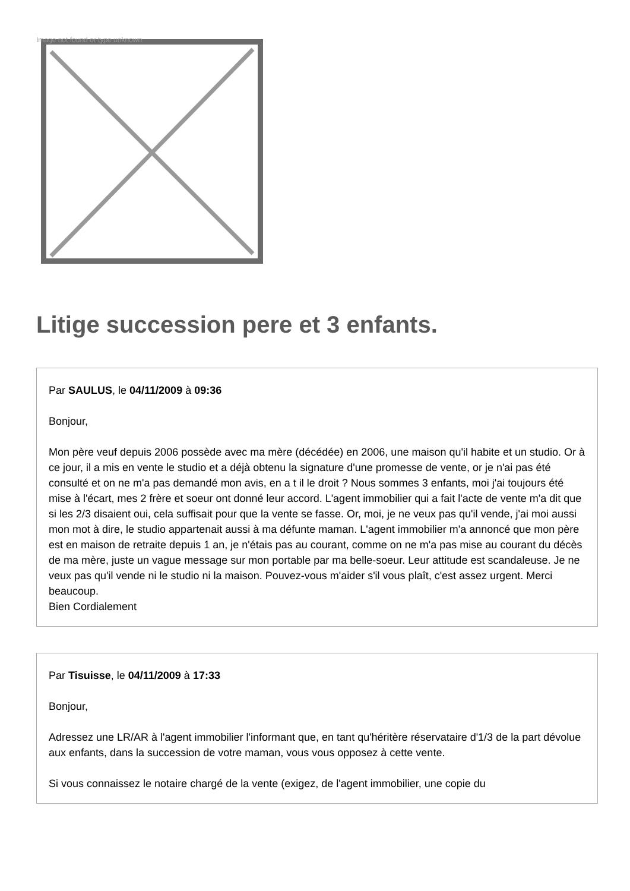Image not found or type unknown
Litige succession pere et 3 enfants.
Par SAULUS, le 04/11/2009 à 09:36
Bonjour,
Mon père veuf depuis 2006 possède avec ma mère (décédée) en 2006, une maison qu'il habite et un studio. Or à ce jour, il a mis en vente le studio et a déjà obtenu la signature d'une promesse de vente, or je n'ai pas été consulté et on ne m'a pas demandé mon avis, en a t il le droit ? Nous sommes 3 enfants, moi j'ai toujours été mise à l'écart, mes 2 frère et soeur ont donné leur accord. L'agent immobilier qui a fait l'acte de vente m'a dit que si les 2/3 disaient oui, cela suffisait pour que la vente se fasse. Or, moi, je ne veux pas qu'il vende, j'ai moi aussi mon mot à dire, le studio appartenait aussi à ma défunte maman. L'agent immobilier m'a annoncé que mon père est en maison de retraite depuis 1 an, je n'étais pas au courant, comme on ne m'a pas mise au courant du décès de ma mère, juste un vague message sur mon portable par ma belle-soeur. Leur attitude est scandaleuse. Je ne veux pas qu'il vende ni le studio ni la maison. Pouvez-vous m'aider s'il vous plaît, c'est assez urgent. Merci beaucoup.
Bien Cordialement
Par Tisuisse, le 04/11/2009 à 17:33
Bonjour,
Adressez une LR/AR à l'agent immobilier l'informant que, en tant qu'héritère réservataire d'1/3 de la part dévolue aux enfants, dans la succession de votre maman, vous vous opposez à cette vente.
Si vous connaissez le notaire chargé de la vente (exigez, de l'agent immobilier, une copie du